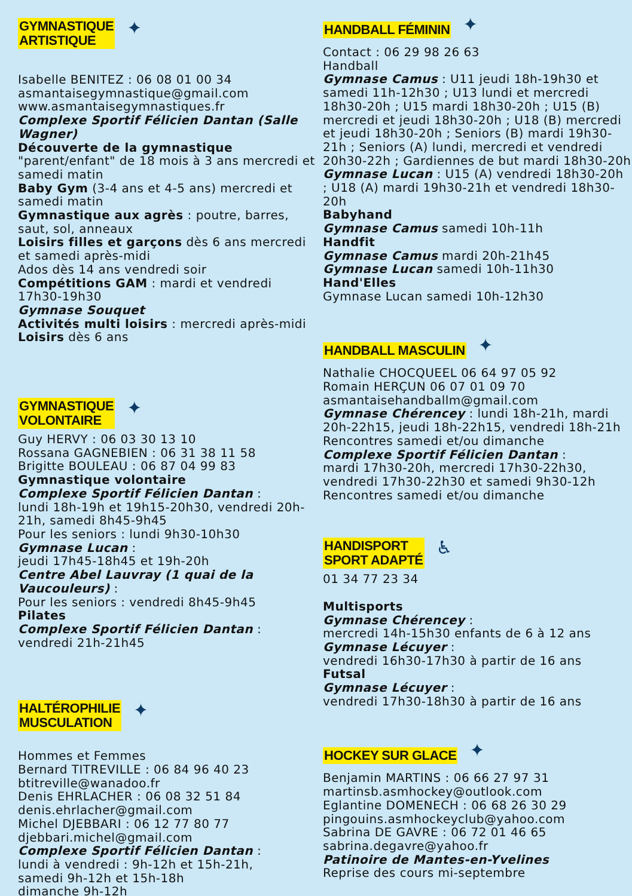GYMNASTIQUE
ARTISTIQUE
✦
Isabelle BENITEZ : 06 08 01 00 34
asmantaisegymnastique@gmail.com
www.asmantaisegymnastiques.fr
Complexe Sportif Félicien Dantan (Salle Wagner)
Découverte de la gymnastique "parent/enfant" de 18 mois à 3 ans mercredi et samedi matin
Baby Gym (3-4 ans et 4-5 ans) mercredi et samedi matin
Gymnastique aux agrès : poutre, barres, saut, sol, anneaux
Loisirs filles et garçons dès 6 ans mercredi et samedi après-midi
Ados dès 14 ans vendredi soir
Compétitions GAM : mardi et vendredi 17h30-19h30
Gymnase Souquet
Activités multi loisirs : mercredi après-midi
Loisirs dès 6 ans
GYMNASTIQUE
VOLONTAIRE
✦
Guy HERVY : 06 03 30 13 10
Rossana GAGNEBIEN : 06 31 38 11 58
Brigitte BOULEAU : 06 87 04 99 83
Gymnastique volontaire
Complexe Sportif Félicien Dantan :
lundi 18h-19h et 19h15-20h30, vendredi 20h-21h, samedi 8h45-9h45
Pour les seniors : lundi 9h30-10h30
Gymnase Lucan :
jeudi 17h45-18h45 et 19h-20h
Centre Abel Lauvray (1 quai de la Vaucouleurs) :
Pour les seniors : vendredi 8h45-9h45
Pilates
Complexe Sportif Félicien Dantan :
vendredi 21h-21h45
HALTÉROPHILIE
MUSCULATION
✦
Hommes et Femmes
Bernard TITREVILLE : 06 84 96 40 23
btitreville@wanadoo.fr
Denis EHRLACHER : 06 08 32 51 84
denis.ehrlacher@gmail.com
Michel DJEBBARI : 06 12 77 80 77
djebbari.michel@gmail.com
Complexe Sportif Félicien Dantan :
lundi à vendredi : 9h-12h et 15h-21h,
samedi 9h-12h et 15h-18h
dimanche 9h-12h
HANDBALL FÉMININ
✦
Contact : 06 29 98 26 63
Handball
Gymnase Camus : U11 jeudi 18h-19h30 et samedi 11h-12h30 ; U13 lundi et mercredi 18h30-20h ; U15 mardi 18h30-20h ; U15 (B) mercredi et jeudi 18h30-20h ; U18 (B) mercredi et jeudi 18h30-20h ; Seniors (B) mardi 19h30-21h ; Seniors (A) lundi, mercredi et vendredi 20h30-22h ; Gardiennes de but mardi 18h30-20h
Gymnase Lucan : U15 (A) vendredi 18h30-20h ; U18 (A) mardi 19h30-21h et vendredi 18h30-20h
Babyhand
Gymnase Camus samedi 10h-11h
Handfit
Gymnase Camus mardi 20h-21h45
Gymnase Lucan samedi 10h-11h30
Hand'Elles
Gymnase Lucan samedi 10h-12h30
HANDBALL MASCULIN
✦
Nathalie CHOCQUEEL 06 64 97 05 92
Romain HERÇUN 06 07 01 09 70
asmantaisehandballm@gmail.com
Gymnase Chérencey : lundi 18h-21h, mardi 20h-22h15, jeudi 18h-22h15, vendredi 18h-21h
Rencontres samedi et/ou dimanche
Complexe Sportif Félicien Dantan :
mardi 17h30-20h, mercredi 17h30-22h30, vendredi 17h30-22h30 et samedi 9h30-12h
Rencontres samedi et/ou dimanche
HANDISPORT
SPORT ADAPTÉ
♿
01 34 77 23 34
Multisports
Gymnase Chérencey :
mercredi 14h-15h30 enfants de 6 à 12 ans
Gymnase Lécuyer :
vendredi 16h30-17h30 à partir de 16 ans
Futsal
Gymnase Lécuyer :
vendredi 17h30-18h30 à partir de 16 ans
HOCKEY SUR GLACE
✦
Benjamin MARTINS : 06 66 27 97 31
martinsb.asmhockey@outlook.com
Eglantine DOMENECH : 06 68 26 30 29
pingouins.asmhockeyclub@yahoo.com
Sabrina DE GAVRE : 06 72 01 46 65
sabrina.degavre@yahoo.fr
Patinoire de Mantes-en-Yvelines
Reprise des cours mi-septembre